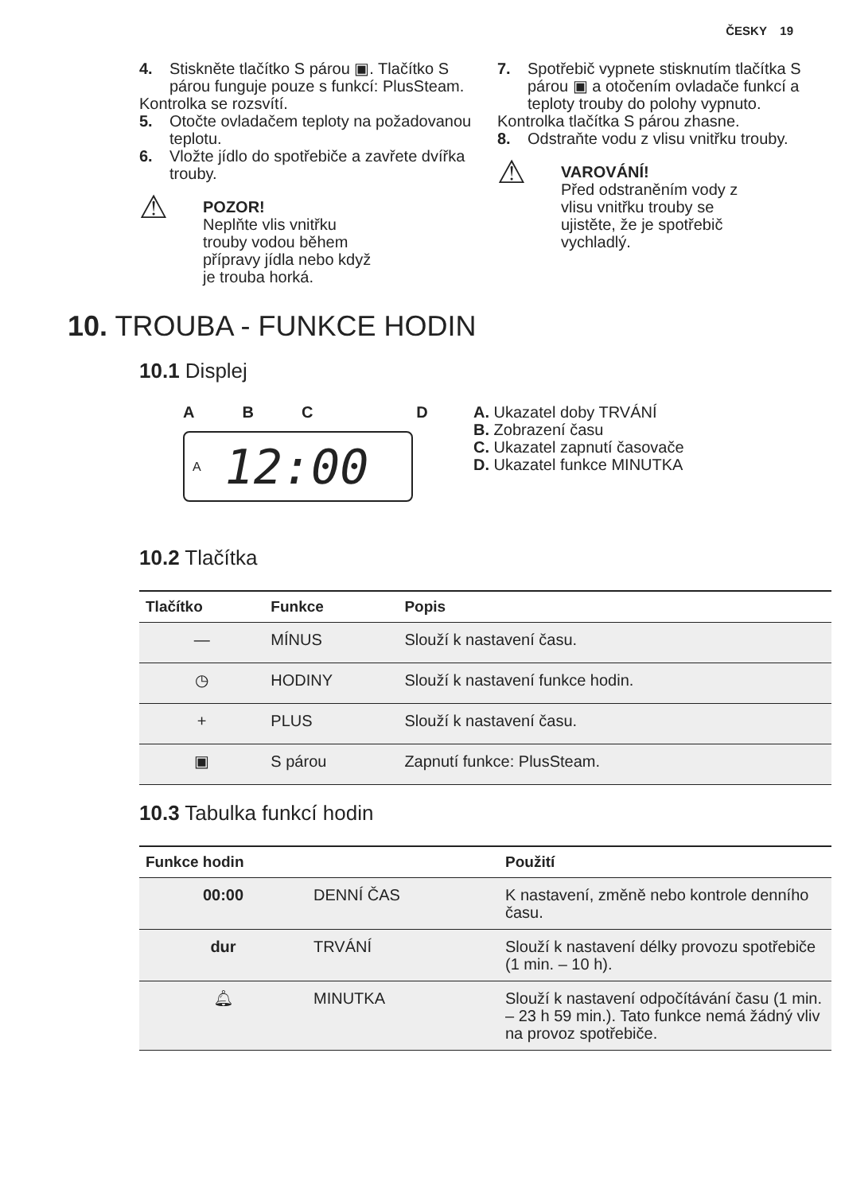ČESKY 19
4. Stiskněte tlačítko S párou ▣. Tlačítko S párou funguje pouze s funkcí: PlusSteam.
Kontrolka se rozsvítí.
5. Otočte ovladačem teploty na požadovanou teplotu.
6. Vložte jídlo do spotřebiče a zavřete dvířka trouby.
⚠
POZOR!
Neplňte vlis vnitřku
trouby vodou během
přípravy jídla nebo když
je trouba horká.
7. Spotřebič vypnete stisknutím tlačítka S párou ▣ a otočením ovladače funkcí a teploty trouby do polohy vypnuto.
Kontrolka tlačítka S párou zhasne.
8. Odstraňte vodu z vlisu vnitřku trouby.
⚠
VAROVÁNÍ!
Před odstraněním vody z
vlisu vnitřku trouby se
ujistěte, že je spotřebič
vychladlý.
10. TROUBA - FUNKCE HODIN
10.1 Displej
ABCD
A 12:00
A. Ukazatel doby TRVÁNÍ
B. Zobrazení času
C. Ukazatel zapnutí časovače
D. Ukazatel funkce MINUTKA
10.2 Tlačítka
| Tlačítko | Funkce | Popis |
| --- | --- | --- |
| — | MÍNUS | Slouží k nastavení času. |
| ◷ | HODINY | Slouží k nastavení funkce hodin. |
| + | PLUS | Slouží k nastavení času. |
| ▣ | S párou | Zapnutí funkce: PlusSteam. |
10.3 Tabulka funkcí hodin
| Funkce hodin | | Použití |
| --- | --- | --- |
| 00:00 | DENNÍ ČAS | K nastavení, změně nebo kontrole denního času. |
| dur | TRVÁNÍ | Slouží k nastavení délky provozu spotřebiče (1 min. – 10 h). |
| 🔔︎ | MINUTKA | Slouží k nastavení odpočítávání času (1 min. – 23 h 59 min.). Tato funkce nemá žádný vliv na provoz spotřebiče. |